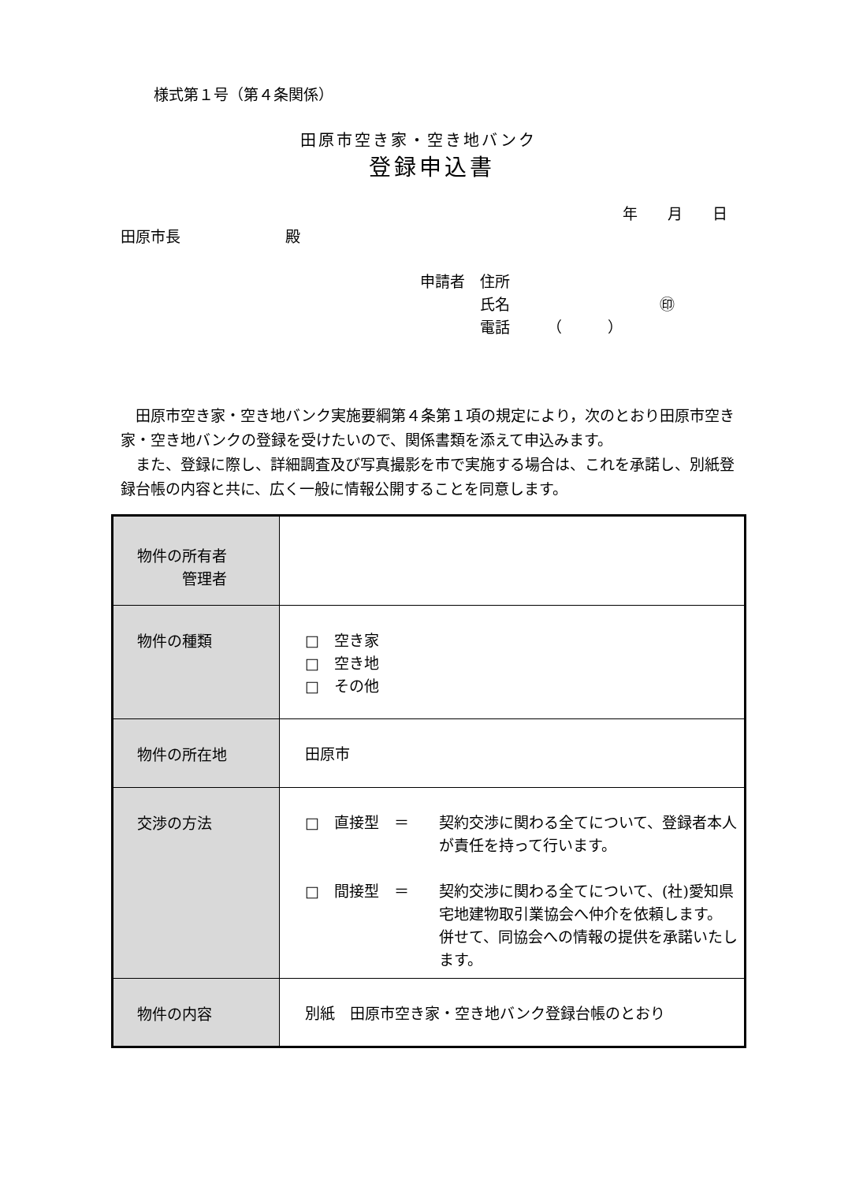様式第１号（第４条関係）
田原市空き家・空き地バンク
登録申込書
年　　月　　日
田原市長　　　　　　　殿
申請者　住所
　　　　氏名　　　　　　　　　　㊞
　　　　電話　　　（　　　）
　田原市空き家・空き地バンク実施要綱第４条第１項の規定により，次のとおり田原市空き家・空き地バンクの登録を受けたいので、関係書類を添えて申込みます。
　また、登録に際し、詳細調査及び写真撮影を市で実施する場合は、これを承諾し、別紙登録台帳の内容と共に、広く一般に情報公開することを同意します。
| 物件の所有者 管理者 | |
| 物件の種類 | □ 空き家 □ 空き地 □ その他 |
| 物件の所在地 | 田原市 |
| 交渉の方法 | □ 直接型 ＝ 契約交渉に関わる全てについて、登録者本人が責任を持って行います。 □ 間接型 ＝ 契約交渉に関わる全てについて、(社)愛知県宅地建物取引業協会へ仲介を依頼します。 併せて、同協会への情報の提供を承諾いたします。 |
| 物件の内容 | 別紙 田原市空き家・空き地バンク登録台帳のとおり |